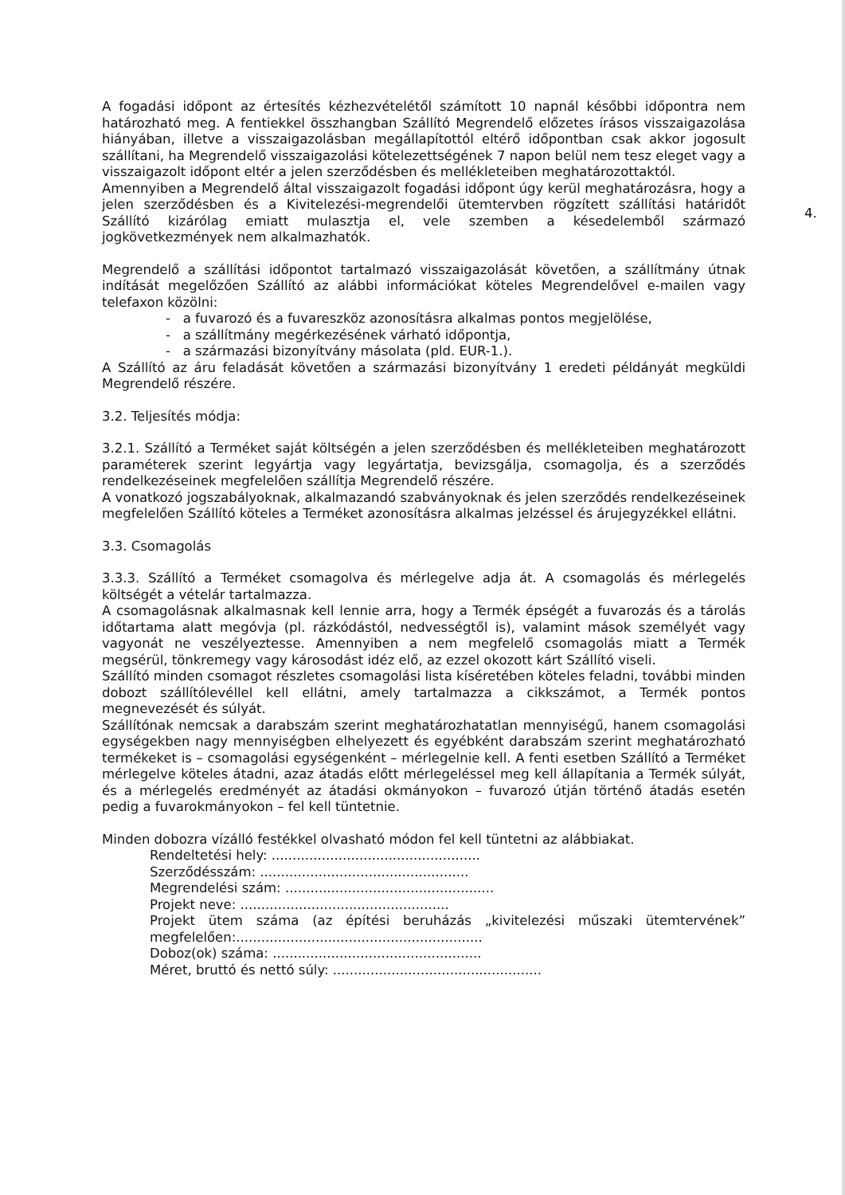4.
A fogadási időpont az értesítés kézhezvételétől számított 10 napnál későbbi időpontra nem határozható meg. A fentiekkel összhangban Szállító Megrendelő előzetes írásos visszaigazolása hiányában, illetve a visszaigazolásban megállapítottól eltérő időpontban csak akkor jogosult szállítani, ha Megrendelő visszaigazolási kötelezettségének 7 napon belül nem tesz eleget vagy a visszaigazolt időpont eltér a jelen szerződésben és mellékleteiben meghatározottaktól.
Amennyiben a Megrendelő által visszaigazolt fogadási időpont úgy kerül meghatározásra, hogy a jelen szerződésben és a Kivitelezési-megrendelői ütemtervben rögzített szállítási határidőt Szállító kizárólag emiatt mulasztja el, vele szemben a késedelemből származó jogkövetkezmények nem alkalmazhatók.
Megrendelő a szállítási időpontot tartalmazó visszaigazolását követően, a szállítmány útnak indítását megelőzően Szállító az alábbi információkat köteles Megrendelővel e-mailen vagy telefaxon közölni:
- a fuvarozó és a fuvareszköz azonosításra alkalmas pontos megjelölése,
- a szállítmány megérkezésének várható időpontja,
- a származási bizonyítvány másolata (pld. EUR-1.).
A Szállító az áru feladását követően a származási bizonyítvány 1 eredeti példányát megküldi Megrendelő részére.
3.2. Teljesítés módja:
3.2.1. Szállító a Terméket saját költségén a jelen szerződésben és mellékleteiben meghatározott paraméterek szerint legyártja vagy legyártatja, bevizsgálja, csomagolja, és a szerződés rendelkezéseinek megfelelően szállítja Megrendelő részére.
A vonatkozó jogszabályoknak, alkalmazandó szabványoknak és jelen szerződés rendelkezéseinek megfelelően Szállító köteles a Terméket azonosításra alkalmas jelzéssel és árujegyzékkel ellátni.
3.3. Csomagolás
3.3.3. Szállító a Terméket csomagolva és mérlegelve adja át. A csomagolás és mérlegelés költségét a vételár tartalmazza.
A csomagolásnak alkalmasnak kell lennie arra, hogy a Termék épségét a fuvarozás és a tárolás időtartama alatt megóvja (pl. rázkódástól, nedvességtől is), valamint mások személyét vagy vagyonát ne veszélyeztesse. Amennyiben a nem megfelelő csomagolás miatt a Termék megsérül, tönkremegy vagy károsodást idéz elő, az ezzel okozott kárt Szállító viseli.
Szállító minden csomagot részletes csomagolási lista kíséretében köteles feladni, további minden dobozt szállítólevéllel kell ellátni, amely tartalmazza a cikkszámot, a Termék pontos megnevezését és súlyát.
Szállítónak nemcsak a darabszám szerint meghatározhatatlan mennyiségű, hanem csomagolási egységekben nagy mennyiségben elhelyezett és egyébként darabszám szerint meghatározható termékeket is – csomagolási egységenként – mérlegelnie kell. A fenti esetben Szállító a Terméket mérlegelve köteles átadni, azaz átadás előtt mérlegeléssel meg kell állapítania a Termék súlyát, és a mérlegelés eredményét az átadási okmányokon – fuvarozó útján történő átadás esetén pedig a fuvarokmányokon – fel kell tüntetnie.
Minden dobozra vízálló festékkel olvasható módon fel kell tüntetni az alábbiakat.
Rendeltetési hely: ..................................................
Szerződésszám: ..................................................
Megrendelési szám: ..................................................
Projekt neve: ..................................................
Projekt ütem száma (az építési beruházás „kivitelezési műszaki ütemtervének” megfelelően:...........................................................
Doboz(ok) száma: ..................................................
Méret, bruttó és nettó súly: ..................................................